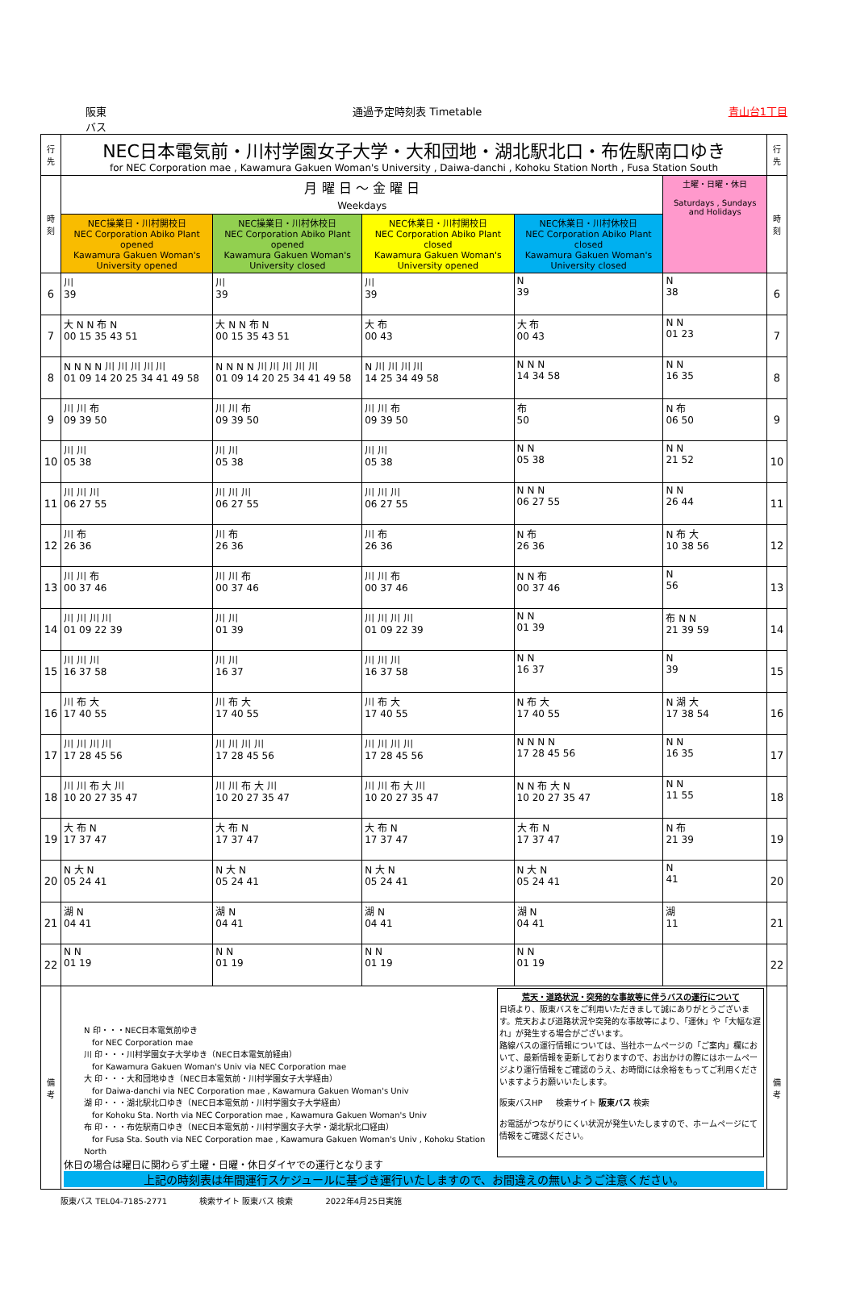阪東
バス 通過予定時刻表 Timetable 青山台1丁目
| 行先 | NEC日本電気前・川村学園女子大学・大和団地・湖北駅北口・布佐駅南口ゆき for NEC Corporation mae , Kawamura Gakuen Woman's University , Daiwa-danchi , Kohoku Station North , Fusa Station South | | | | | 行先 |
| 時刻 | 月 曜 日 ～ 金 曜 日 Weekdays | | | | 土曜・日曜・休日 Saturdays , Sundays and Holidays | 時刻 |
| | NEC操業日・川村開校日 NEC Corporation Abiko Plant opened Kawamura Gakuen Woman's University opened | NEC操業日・川村休校日 NEC Corporation Abiko Plant opened Kawamura Gakuen Woman's University closed | NEC休業日・川村開校日 NEC Corporation Abiko Plant closed Kawamura Gakuen Woman's University opened | NEC休業日・川村休校日 NEC Corporation Abiko Plant closed Kawamura Gakuen Woman's University closed | | |
| 6 | 川 39 | 川 39 | 川 39 | N 39 | N 38 | 6 |
| 7 | 大 N N 布 N 00 15 35 43 51 | 大 N N 布 N 00 15 35 43 51 | 大 布 00 43 | 大 布 00 43 | N N 01 23 | 7 |
| 8 | N N N N 川 川 川 川 川 01 09 14 20 25 34 41 49 58 | N N N N 川 川 川 川 川 01 09 14 20 25 34 41 49 58 | N 川 川 川 川 14 25 34 49 58 | N N N 14 34 58 | N N 16 35 | 8 |
| 9 | 川 川 布 09 39 50 | 川 川 布 09 39 50 | 川 川 布 09 39 50 | 布 50 | N 布 06 50 | 9 |
| 10 | 川 川 05 38 | 川 川 05 38 | 川 川 05 38 | N N 05 38 | N N 21 52 | 10 |
| 11 | 川 川 川 06 27 55 | 川 川 川 06 27 55 | 川 川 川 06 27 55 | N N N 06 27 55 | N N 26 44 | 11 |
| 12 | 川 布 26 36 | 川 布 26 36 | 川 布 26 36 | N 布 26 36 | N 布 大 10 38 56 | 12 |
| 13 | 川 川 布 00 37 46 | 川 川 布 00 37 46 | 川 川 布 00 37 46 | N N 布 00 37 46 | N 56 | 13 |
| 14 | 川 川 川 川 01 09 22 39 | 川 川 01 39 | 川 川 川 川 01 09 22 39 | N N 01 39 | 布 N N 21 39 59 | 14 |
| 15 | 川 川 川 16 37 58 | 川 川 16 37 | 川 川 川 16 37 58 | N N 16 37 | N 39 | 15 |
| 16 | 川 布 大 17 40 55 | 川 布 大 17 40 55 | 川 布 大 17 40 55 | N 布 大 17 40 55 | N 湖 大 17 38 54 | 16 |
| 17 | 川 川 川 川 17 28 45 56 | 川 川 川 川 17 28 45 56 | 川 川 川 川 17 28 45 56 | N N N N 17 28 45 56 | N N 16 35 | 17 |
| 18 | 川 川 布 大 川 10 20 27 35 47 | 川 川 布 大 川 10 20 27 35 47 | 川 川 布 大 川 10 20 27 35 47 | N N 布 大 N 10 20 27 35 47 | N N 11 55 | 18 |
| 19 | 大 布 N 17 37 47 | 大 布 N 17 37 47 | 大 布 N 17 37 47 | 大 布 N 17 37 47 | N 布 21 39 | 19 |
| 20 | N 大 N 05 24 41 | N 大 N 05 24 41 | N 大 N 05 24 41 | N 大 N 05 24 41 | N 41 | 20 |
| 21 | 湖 N 04 41 | 湖 N 04 41 | 湖 N 04 41 | 湖 N 04 41 | 湖 11 | 21 |
| 22 | N N 01 19 | N N 01 19 | N N 01 19 | N N 01 19 | | 22 |
| 備考 | N 印・・・NEC日本電気前ゆき for NEC Corporation mae 川 印・・・川村学園女子大学ゆき（NEC日本電気前経由） for Kawamura Gakuen Woman's Univ via NEC Corporation mae 大 印・・・大和団地ゆき（NEC日本電気前・川村学園女子大学経由） for Daiwa-danchi via NEC Corporation mae , Kawamura Gakuen Woman's Univ 湖 印・・・湖北駅北口ゆき（NEC日本電気前・川村学園女子大学経由） for Kohoku Sta. North via NEC Corporation mae , Kawamura Gakuen Woman's Univ 布 印・・・布佐駅南口ゆき（NEC日本電気前・川村学園女子大学・湖北駅北口経由） for Fusa Sta. South via NEC Corporation mae , Kawamura Gakuen Woman's Univ , Kohoku Station North 荒天・道路状況・突発的な事故等に伴うバスの運行について 日頃より、阪東バスをご利用いただきまして誠にありがとうございます。荒天および道路状況や突発的な事故等により、「運休」や「大幅な遅れ」が発生する場合がございます。 路線バスの運行情報については、当社ホームページの「ご案内」欄において、最新情報を更新しておりますので、お出かけの際にはホームページより運行情報をご確認のうえ、お時間には余裕をもってご利用くださいますようお願いいたします。 阪東バスHP 検索サイト 阪東バス 検索 お電話がつながりにくい状況が発生いたしますので、ホームページにて情報をご確認ください。 休日の場合は曜日に関わらず土曜・日曜・休日ダイヤでの運行となります 上記の時刻表は年間運行スケジュールに基づき運行いたしますので、お間違えの無いようご注意ください。 | | | | | 備考 |
阪東バス TEL04-7185-2771 検索サイト 阪東バス 検索 2022年4月25日実施